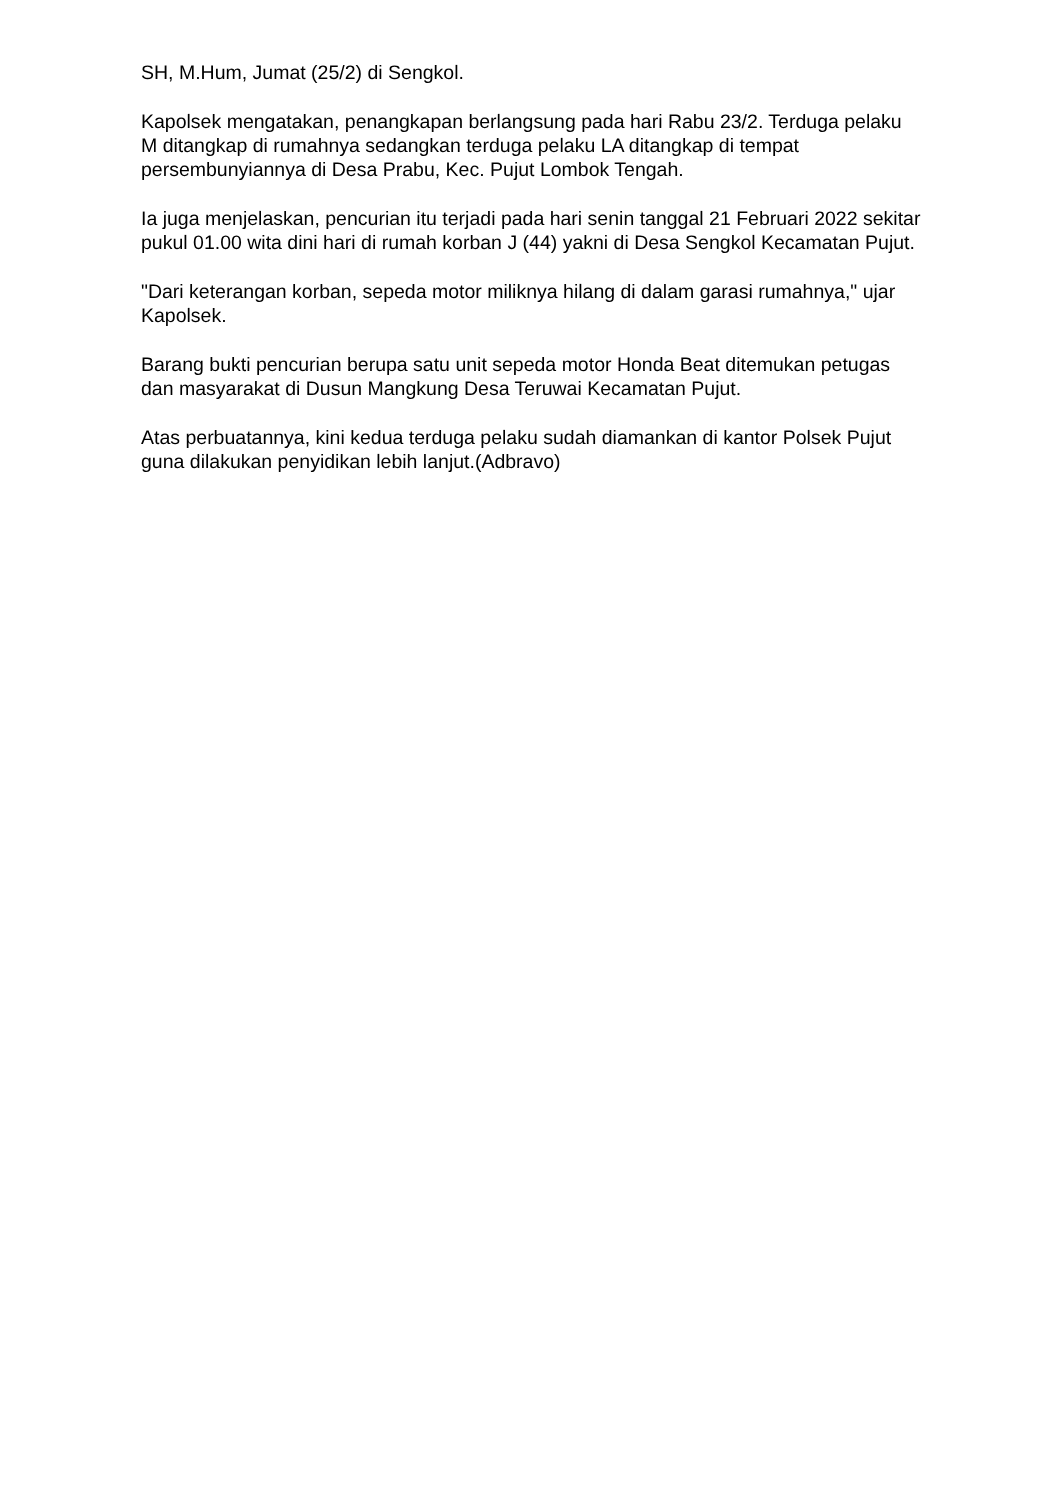SH, M.Hum, Jumat (25/2) di Sengkol.
Kapolsek mengatakan, penangkapan berlangsung pada hari Rabu 23/2. Terduga pelaku M ditangkap di rumahnya sedangkan terduga pelaku LA ditangkap di tempat persembunyiannya di Desa Prabu, Kec. Pujut Lombok Tengah.
Ia juga menjelaskan, pencurian itu terjadi pada hari senin tanggal 21 Februari 2022 sekitar pukul 01.00 wita dini hari di rumah korban J (44) yakni di Desa Sengkol Kecamatan Pujut.
"Dari keterangan korban, sepeda motor miliknya hilang di dalam garasi rumahnya," ujar Kapolsek.
Barang bukti pencurian berupa satu unit sepeda motor Honda Beat ditemukan petugas dan masyarakat di Dusun Mangkung Desa Teruwai Kecamatan Pujut.
Atas perbuatannya, kini kedua terduga pelaku sudah diamankan di kantor Polsek Pujut guna dilakukan penyidikan lebih lanjut.(Adbravo)